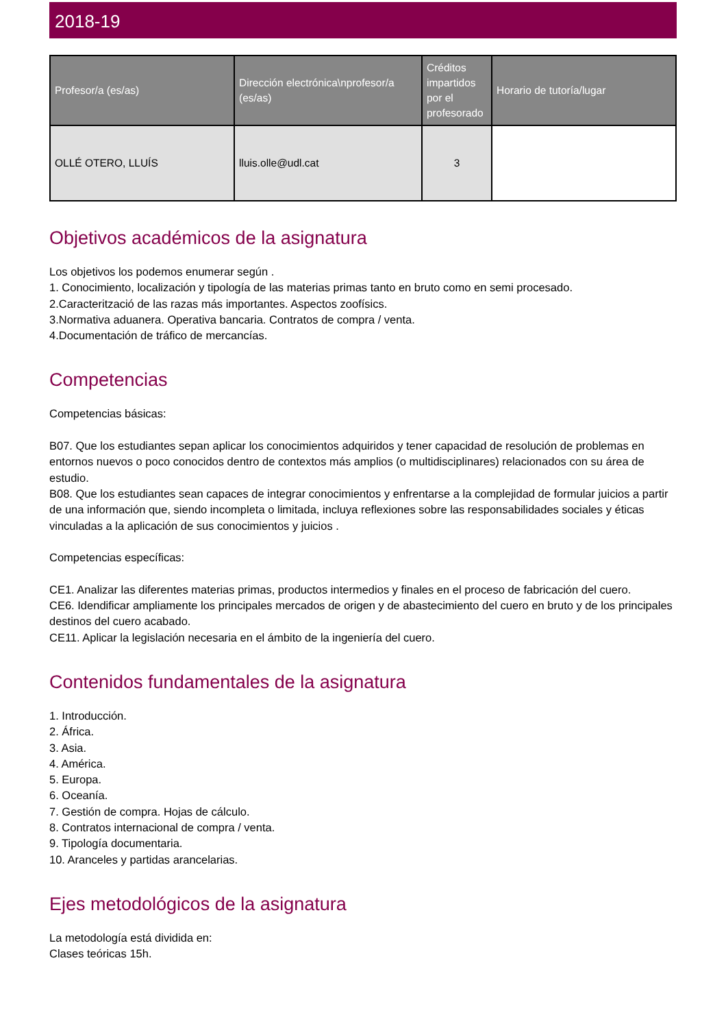2018-19
| Profesor/a (es/as) | Dirección electrónica\nprofesor/a (es/as) | Créditos impartidos por el profesorado | Horario de tutoría/lugar |
| --- | --- | --- | --- |
| OLLÉ OTERO, LLUÍS | lluis.olle@udl.cat | 3 | |
Objetivos académicos de la asignatura
Los objetivos los podemos enumerar según .
1. Conocimiento, localización y tipología de las materias primas tanto en bruto como en semi procesado.
2.Caracterització de las razas más importantes. Aspectos zoofísics.
3.Normativa aduanera. Operativa bancaria. Contratos de compra / venta.
4.Documentación de tráfico de mercancías.
Competencias
Competencias básicas:
B07. Que los estudiantes sepan aplicar los conocimientos adquiridos y tener capacidad de resolución de problemas en entornos nuevos o poco conocidos dentro de contextos más amplios (o multidisciplinares) relacionados con su área de estudio.
B08. Que los estudiantes sean capaces de integrar conocimientos y enfrentarse a la complejidad de formular juicios a partir de una información que, siendo incompleta o limitada, incluya reflexiones sobre las responsabilidades sociales y éticas vinculadas a la aplicación de sus conocimientos y juicios .
Competencias específicas:
CE1. Analizar las diferentes materias primas, productos intermedios y finales en el proceso de fabricación del cuero.
CE6. Idendificar ampliamente los principales mercados de origen y de abastecimiento del cuero en bruto y de los principales destinos del cuero acabado.
CE11. Aplicar la legislación necesaria en el ámbito de la ingeniería del cuero.
Contenidos fundamentales de la asignatura
1. Introducción.
2. África.
3. Asia.
4. América.
5. Europa.
6. Oceanía.
7. Gestión de compra. Hojas de cálculo.
8. Contratos internacional de compra / venta.
9. Tipología documentaria.
10. Aranceles y partidas arancelarias.
Ejes metodológicos de la asignatura
La metodología está dividida en:
Clases teóricas 15h.